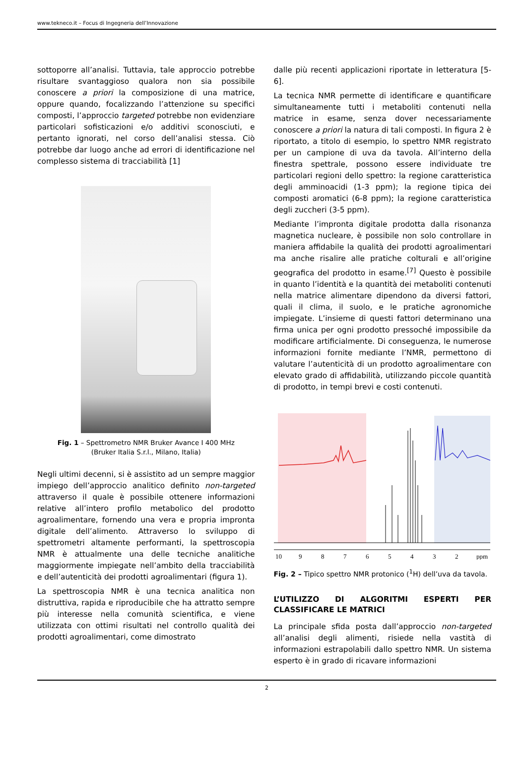www.tekneco.it – Focus di Ingegneria dell’Innovazione
sottoporre all’analisi. Tuttavia, tale approccio potrebbe risultare svantaggioso qualora non sia possibile conoscere a priori la composizione di una matrice, oppure quando, focalizzando l’attenzione su specifici composti, l’approccio targeted potrebbe non evidenziare particolari sofisticazioni e/o additivi sconosciuti, e pertanto ignorati, nel corso dell’analisi stessa. Ciò potrebbe dar luogo anche ad errori di identificazione nel complesso sistema di tracciabilità [1]
Fig. 1 – Spettrometro NMR Bruker Avance I 400 MHz
(Bruker Italia S.r.l., Milano, Italia)
Negli ultimi decenni, si è assistito ad un sempre maggior impiego dell’approccio analitico definito non-targeted attraverso il quale è possibile ottenere informazioni relative all’intero profilo metabolico del prodotto agroalimentare, fornendo una vera e propria impronta digitale dell’alimento. Attraverso lo sviluppo di spettrometri altamente performanti, la spettroscopia NMR è attualmente una delle tecniche analitiche maggiormente impiegate nell’ambito della tracciabilità e dell’autenticità dei prodotti agroalimentari (figura 1).
La spettroscopia NMR è una tecnica analitica non distruttiva, rapida e riproducibile che ha attratto sempre più interesse nella comunità scientifica, e viene utilizzata con ottimi risultati nel controllo qualità dei prodotti agroalimentari, come dimostrato
dalle più recenti applicazioni riportate in letteratura [5-6].
La tecnica NMR permette di identificare e quantificare simultaneamente tutti i metaboliti contenuti nella matrice in esame, senza dover necessariamente conoscere a priori la natura di tali composti. In figura 2 è riportato, a titolo di esempio, lo spettro NMR registrato per un campione di uva da tavola. All’interno della finestra spettrale, possono essere individuate tre particolari regioni dello spettro: la regione caratteristica degli amminoacidi (1-3 ppm); la regione tipica dei composti aromatici (6-8 ppm); la regione caratteristica degli zuccheri (3-5 ppm).
Mediante l’impronta digitale prodotta dalla risonanza magnetica nucleare, è possibile non solo controllare in maniera affidabile la qualità dei prodotti agroalimentari ma anche risalire alle pratiche colturali e all’origine geografica del prodotto in esame.<sup>[7]</sup> Questo è possibile in quanto l’identità e la quantità dei metaboliti contenuti nella matrice alimentare dipendono da diversi fattori, quali il clima, il suolo, e le pratiche agronomiche impiegate. L’insieme di questi fattori determinano una firma unica per ogni prodotto pressoché impossibile da modificare artificialmente. Di conseguenza, le numerose informazioni fornite mediante l’NMR, permettono di valutare l’autenticità di un prodotto agroalimentare con elevato grado di affidabilità, utilizzando piccole quantità di prodotto, in tempi brevi e costi contenuti.
10
9
8
7
6
5
4
3
2
ppm
Fig. 2 – Tipico spettro NMR protonico (<sup>1</sup>H) dell’uva da tavola.
L’UTILIZZO DI ALGORITMI ESPERTI PER CLASSIFICARE LE MATRICI
La principale sfida posta dall’approccio non-targeted all’analisi degli alimenti, risiede nella vastità di informazioni estrapolabili dallo spettro NMR. Un sistema esperto è in grado di ricavare informazioni
2